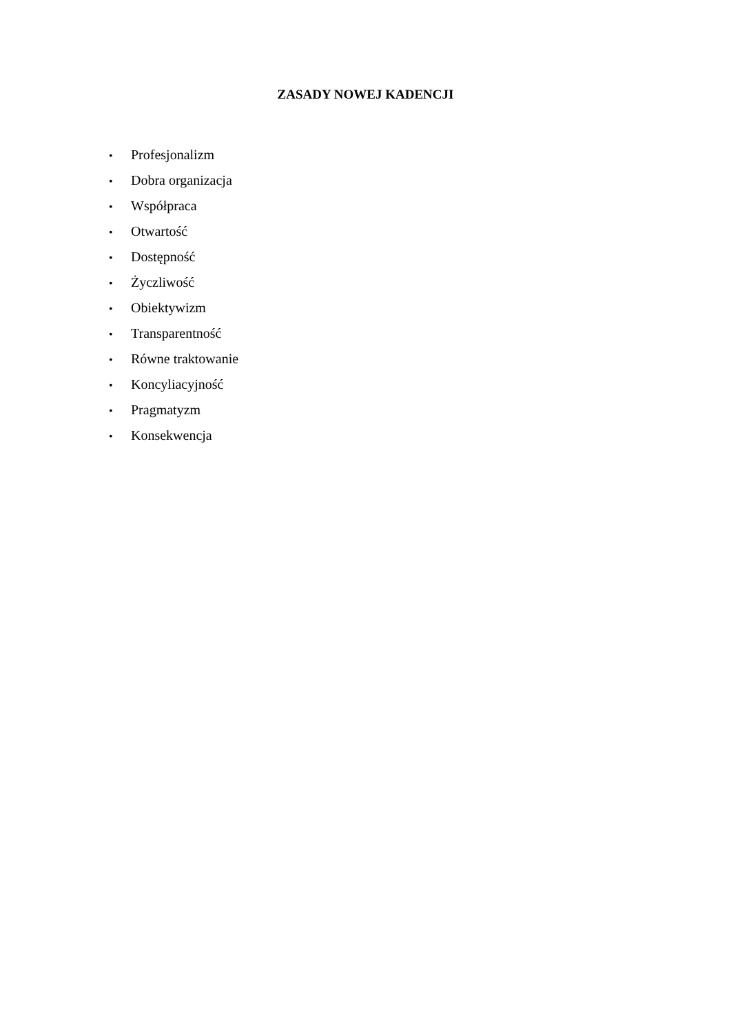ZASADY NOWEJ KADENCJI
• Profesjonalizm
• Dobra organizacja
• Współpraca
• Otwartość
• Dostępność
• Życzliwość
• Obiektywizm
• Transparentność
• Równe traktowanie
• Koncyliacyjność
• Pragmatyzm
• Konsekwencja